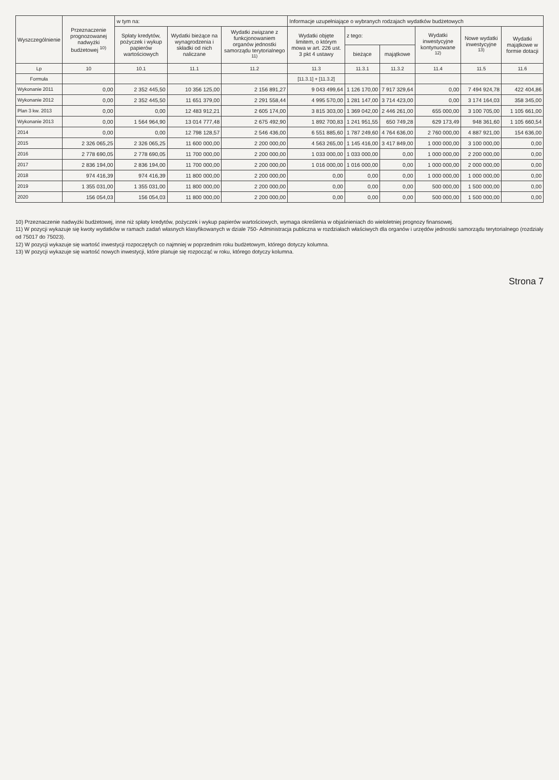| Wyszczególnienie | Przeznaczenie prognozowanej nadwyżki budżetowej <sup>10)</sup> | w tym na: | | | Informacje uzupełniające o wybranych rodzajach wydatków budżetowych | | | | | |
| --- | --- | --- | --- | --- | --- | --- | --- | --- | --- | --- |
| | | Spłaty kredytów, pożyczek i wykup papierów wartościowych | Wydatki bieżące na wynagrodzenia i składki od nich naliczane | Wydatki związane z funkcjonowaniem organów jednostki samorządu terytorialnego <sup>11)</sup> | Wydatki objęte limitem, o którym mowa w art. 226 ust. 3 pkt 4 ustawy | z tego: | | Wydatki inwestycyjne kontynuowane <sup>12)</sup> | Nowe wydatki inwestycyjne <sup>13)</sup> | Wydatki majątkowe w formie dotacji |
| | | | | | | bieżące | majątkowe | | | |
| Lp | 10 | 10.1 | 11.1 | 11.2 | 11.3 | 11.3.1 | 11.3.2 | 11.4 | 11.5 | 11.6 |
| Formuła | | | | | [11.3.1] + [11.3.2] | | | | | |
| Wykonanie 2011 | 0,00 | 2 352 445,50 | 10 356 125,00 | 2 156 891,27 | 9 043 499,64 | 1 126 170,00 | 7 917 329,64 | 0,00 | 7 494 924,78 | 422 404,86 |
| Wykonanie 2012 | 0,00 | 2 352 445,50 | 11 651 379,00 | 2 291 558,44 | 4 995 570,00 | 1 281 147,00 | 3 714 423,00 | 0,00 | 3 174 164,03 | 358 345,00 |
| Plan 3 kw. 2013 | 0,00 | 0,00 | 12 483 912,21 | 2 605 174,00 | 3 815 303,00 | 1 369 042,00 | 2 446 261,00 | 655 000,00 | 3 100 705,00 | 1 105 661,00 |
| Wykonanie 2013 | 0,00 | 1 564 964,90 | 13 014 777,48 | 2 675 492,90 | 1 892 700,83 | 1 241 951,55 | 650 749,28 | 629 173,49 | 948 361,60 | 1 105 660,54 |
| 2014 | 0,00 | 0,00 | 12 798 128,57 | 2 546 436,00 | 6 551 885,60 | 1 787 249,60 | 4 764 636,00 | 2 760 000,00 | 4 887 921,00 | 154 636,00 |
| 2015 | 2 326 065,25 | 2 326 065,25 | 11 600 000,00 | 2 200 000,00 | 4 563 265,00 | 1 145 416,00 | 3 417 849,00 | 1 000 000,00 | 3 100 000,00 | 0,00 |
| 2016 | 2 778 690,05 | 2 778 690,05 | 11 700 000,00 | 2 200 000,00 | 1 033 000,00 | 1 033 000,00 | 0,00 | 1 000 000,00 | 2 200 000,00 | 0,00 |
| 2017 | 2 836 194,00 | 2 836 194,00 | 11 700 000,00 | 2 200 000,00 | 1 016 000,00 | 1 016 000,00 | 0,00 | 1 000 000,00 | 2 000 000,00 | 0,00 |
| 2018 | 974 416,39 | 974 416,39 | 11 800 000,00 | 2 200 000,00 | 0,00 | 0,00 | 0,00 | 1 000 000,00 | 1 000 000,00 | 0,00 |
| 2019 | 1 355 031,00 | 1 355 031,00 | 11 800 000,00 | 2 200 000,00 | 0,00 | 0,00 | 0,00 | 500 000,00 | 1 500 000,00 | 0,00 |
| 2020 | 156 054,03 | 156 054,03 | 11 800 000,00 | 2 200 000,00 | 0,00 | 0,00 | 0,00 | 500 000,00 | 1 500 000,00 | 0,00 |
10) Przeznaczenie nadwyżki budżetowej, inne niż spłaty kredytów, pożyczek i wykup papierów wartościowych, wymaga określenia w objaśnieniach do wieloletniej prognozy finansowej.
11) W pozycji wykazuje się kwoty wydatków w ramach zadań własnych klasyfikowanych w dziale 750- Administracja publiczna w rozdziałach właściwych dla organów i urzędów jednostki samorządu terytorialnego (rozdziały od 75017 do 75023).
12) W pozycji wykazuje się wartość inwestycji rozpoczętych co najmniej w poprzednim roku budżetowym, którego dotyczy kolumna.
13) W pozycji wykazuje się wartość nowych inwestycji, które planuje się rozpocząć w roku, którego dotyczy kolumna.
Strona 7